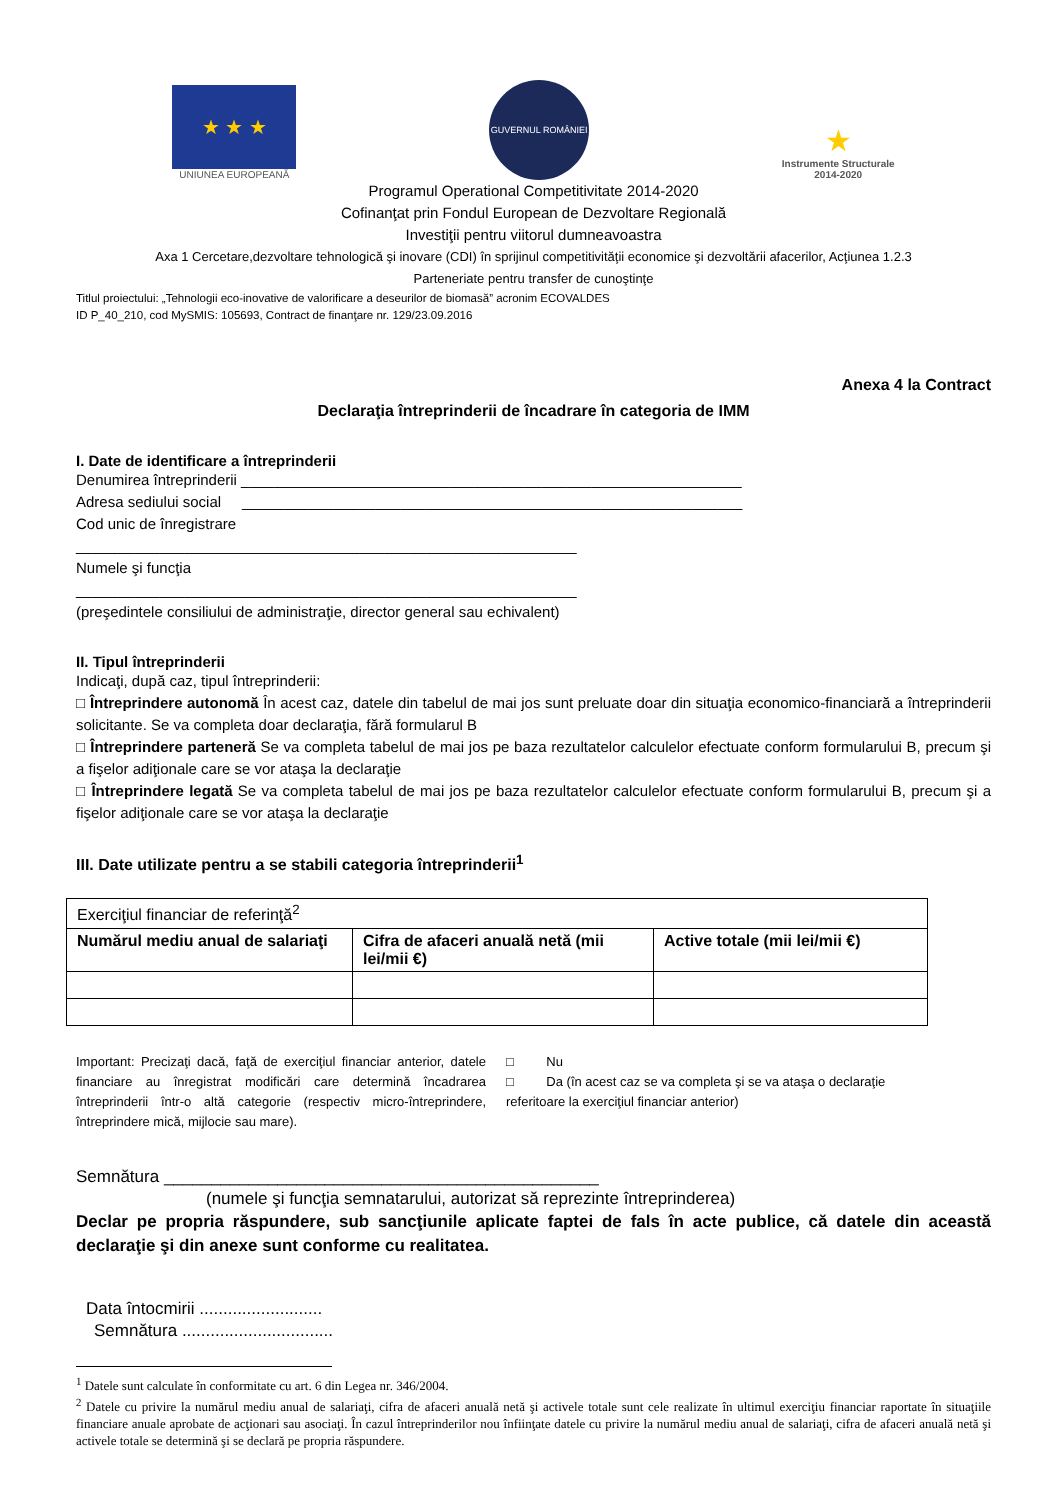★ ★ ★
UNIUNEA EUROPEANĂ
GUVERNUL ROMÂNIEI
★
Instrumente Structurale
2014-2020
Programul Operational Competitivitate 2014-2020
Cofinanţat prin Fondul European de Dezvoltare Regională
Investiţii pentru viitorul dumneavoastra
Axa 1 Cercetare,dezvoltare tehnologică şi inovare (CDI) în sprijinul competitivităţii economice şi dezvoltării afacerilor, Acţiunea 1.2.3
Parteneriate pentru transfer de cunoştinţe
Titlul proiectului: „Tehnologii eco-inovative de valorificare a deseurilor de biomasă” acronim ECOVALDES
ID P_40_210, cod MySMIS: 105693, Contract de finanţare nr. 129/23.09.2016
Anexa 4 la Contract
Declaraţia întreprinderii de încadrare în categoria de IMM
I. Date de identificare a întreprinderii
Denumirea întreprinderii ____________________________________________________________
Adresa sediului social ____________________________________________________________
Cod unic de înregistrare
____________________________________________________________
Numele şi funcţia
____________________________________________________________
(preşedintele consiliului de administraţie, director general sau echivalent)
II. Tipul întreprinderii
Indicaţi, după caz, tipul întreprinderii:
□ Întreprindere autonomă În acest caz, datele din tabelul de mai jos sunt preluate doar din situaţia economico-financiară a întreprinderii solicitante. Se va completa doar declaraţia, fără formularul B
□ Întreprindere parteneră Se va completa tabelul de mai jos pe baza rezultatelor calculelor efectuate conform formularului B, precum şi a fişelor adiţionale care se vor ataşa la declaraţie
□ Întreprindere legată Se va completa tabelul de mai jos pe baza rezultatelor calculelor efectuate conform formularului B, precum şi a fişelor adiţionale care se vor ataşa la declaraţie
III. Date utilizate pentru a se stabili categoria întreprinderii<sup>1</sup>
| Exerciţiul financiar de referinţă<sup>2</sup> | | |
| Numărul mediu anual de salariaţi | Cifra de afaceri anuală netă (mii lei/mii €) | Active totale (mii lei/mii €) |
Important: Precizaţi dacă, faţă de exerciţiul financiar anterior, datele financiare au înregistrat modificări care determină încadrarea întreprinderii într-o altă categorie (respectiv micro-întreprindere, întreprindere mică, mijlocie sau mare).
□ Nu
□ Da (în acest caz se va completa şi se va ataşa o declaraţie referitoare la exerciţiul financiar anterior)
Semnătura ______________________________________________
(numele şi funcţia semnatarului, autorizat să reprezinte întreprinderea)
Declar pe propria răspundere, sub sancţiunile aplicate faptei de fals în acte publice, că datele din această declaraţie şi din anexe sunt conforme cu realitatea.
Data întocmirii ..........................
Semnătura ................................
<sup>1</sup> Datele sunt calculate în conformitate cu art. 6 din Legea nr. 346/2004.
<sup>2</sup> Datele cu privire la numărul mediu anual de salariaţi, cifra de afaceri anuală netă şi activele totale sunt cele realizate în ultimul exerciţiu financiar raportate în situaţiile financiare anuale aprobate de acţionari sau asociaţi. În cazul întreprinderilor nou înfiinţate datele cu privire la numărul mediu anual de salariaţi, cifra de afaceri anuală netă şi activele totale se determină şi se declară pe propria răspundere.